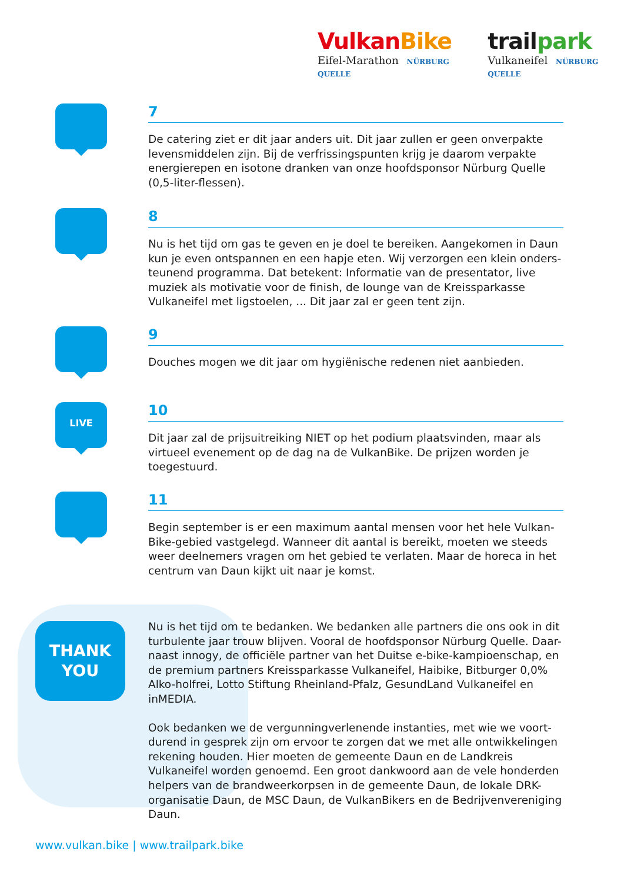Vulkan Bike
Eifel-Marathon NÜRBURG QUELLE
trailpark
Vulkaneifel NÜRBURG QUELLE
7
De catering ziet er dit jaar anders uit. Dit jaar zullen er geen onverpakte levensmiddelen zijn. Bij de verfrissingspunten krijg je daarom verpakte energierepen en isotone dranken van onze hoofdsponsor Nürburg Quelle (0,5-liter-flessen).
8
Nu is het tijd om gas te geven en je doel te bereiken. Aangekomen in Daun kun je even ontspannen en een hapje eten. Wij verzorgen een klein onders-teunend programma. Dat betekent: Informatie van de presentator, live muziek als motivatie voor de finish, de lounge van de Kreissparkasse Vulkaneifel met ligstoelen, ... Dit jaar zal er geen tent zijn.
9
Douches mogen we dit jaar om hygiënische redenen niet aanbieden.
LIVE
10
Dit jaar zal de prijsuitreiking NIET op het podium plaatsvinden, maar als virtueel evenement op de dag na de VulkanBike. De prijzen worden je toegestuurd.
11
Begin september is er een maximum aantal mensen voor het hele Vulkan-Bike-gebied vastgelegd. Wanneer dit aantal is bereikt, moeten we steeds weer deelnemers vragen om het gebied te verlaten. Maar de horeca in het centrum van Daun kijkt uit naar je komst.
THANK
YOU
Nu is het tijd om te bedanken. We bedanken alle partners die ons ook in dit turbulente jaar trouw blijven. Vooral de hoofdsponsor Nürburg Quelle. Daar-naast innogy, de officiële partner van het Duitse e-bike-kampioenschap, en de premium partners Kreissparkasse Vulkaneifel, Haibike, Bitburger 0,0% Alko-holfrei, Lotto Stiftung Rheinland-Pfalz, GesundLand Vulkaneifel en inMEDIA.
Ook bedanken we de vergunningverlenende instanties, met wie we voort-durend in gesprek zijn om ervoor te zorgen dat we met alle ontwikkelingen rekening houden. Hier moeten de gemeente Daun en de Landkreis Vulkaneifel worden genoemd. Een groot dankwoord aan de vele honderden helpers van de brandweerkorpsen in de gemeente Daun, de lokale DRK-organisatie Daun, de MSC Daun, de VulkanBikers en de Bedrijvenvereniging Daun.
www.vulkan.bike | www.trailpark.bike